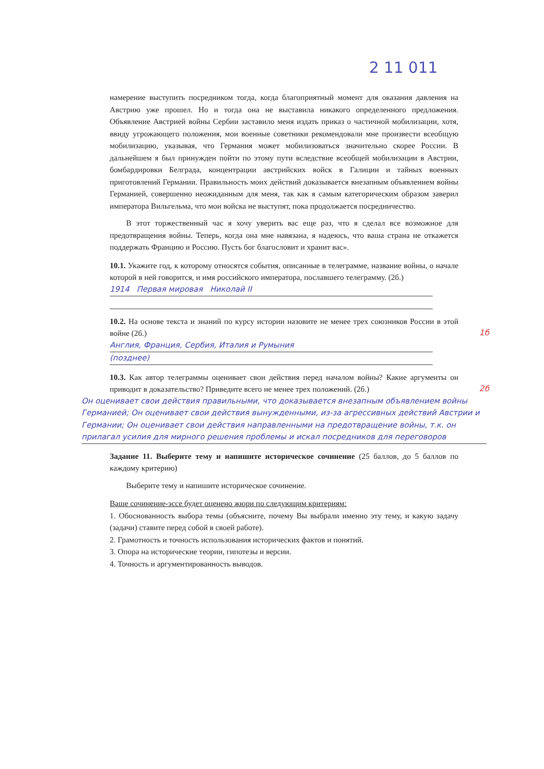2 11 011
намерение выступить посредником тогда, когда благоприятный момент для оказания давления на Австрию уже прошел. Но и тогда она не выставила никакого определенного предложения. Объявление Австрией войны Сербии заставило меня издать приказ о частичной мобилизации, хотя, ввиду угрожающего положения, мои военные советники рекомендовали мне произвести всеобщую мобилизацию, указывая, что Германия может мобилизоваться значительно скорее России. В дальнейшем я был принужден пойти по этому пути вследствие всеобщей мобилизации в Австрии, бомбардировки Белграда, концентрации австрийских войск в Галиции и тайных военных приготовлений Германии. Правильность моих действий доказывается внезапным объявлением войны Германией, совершенно неожиданным для меня, так как я самым категорическим образом заверил императора Вильгельма, что мои войска не выступят, пока продолжается посредничество.
В этот торжественный час я хочу уверить вас еще раз, что я сделал все возможное для предотвращения войны. Теперь, когда она мне навязана, я надеюсь, что ваша страна не откажется поддержать Францию и Россию. Пусть бог благословит и хранит вас».
10.1. Укажите год, к которому относятся события, описанные в телеграмме, название войны, о начале которой в ней говорится, и имя российского императора, пославшего телеграмму. (2б.)
1914 Первая мировая Николай II
10.2. На основе текста и знаний по курсу истории назовите не менее трех союзников России в этой войне (2б.) 1б
Англия, Франция, Сербия, Италия и Румыния
(позднее)
10.3. Как автор телеграммы оценивает свои действия перед началом войны? Какие аргументы он приводит в доказательство? Приведите всего не менее трех положений. (2б.) 2б
Он оценивает свои действия правильными, что доказывается внезапным объявлением войны Германией; Он оценивает свои действия вынужденными, из-за агрессивных действий Австрии и Германии; Он оценивает свои действия направленными на предотвращение войны, т.к. он прилагал усилия для мирного решения проблемы и искал посредников для переговоров
Задание 11. Выберите тему и напишите историческое сочинение (25 баллов, до 5 баллов по каждому критерию)
Выберите тему и напишите историческое сочинение.
Ваше сочинение-эссе будет оценено жюри по следующим критериям:
1. Обоснованность выбора темы (объясните, почему Вы выбрали именно эту тему, и какую задачу (задачи) ставите перед собой в своей работе).
2. Грамотность и точность использования исторических фактов и понятий.
3. Опора на исторические теории, гипотезы и версии.
4. Точность и аргументированность выводов.